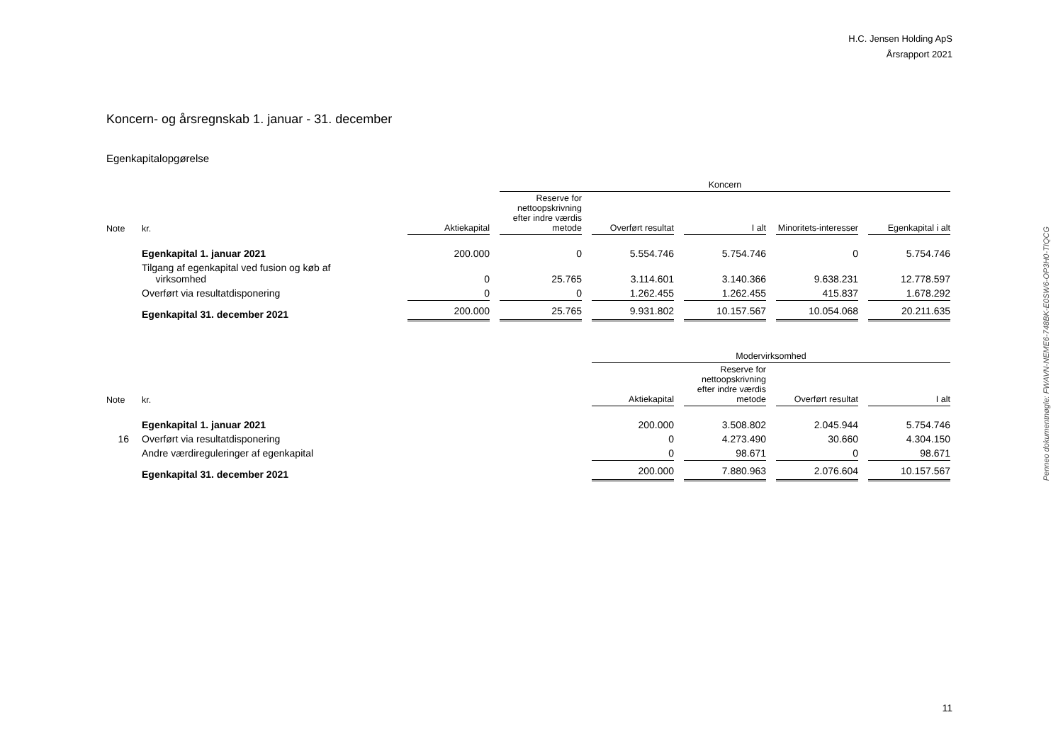H.C. Jensen Holding ApS
Årsrapport 2021
Koncern- og årsregnskab 1. januar - 31. december
Egenkapitalopgørelse
| | | | Koncern | | | | |
| --- | --- | --- | --- | --- | --- | --- | --- |
| Note | kr. | Aktiekapital | Reserve for nettoopskrivning efter indre værdis metode | Overført resultat | I alt | Minoritets-interesser | Egenkapital i alt |
| | Egenkapital 1. januar 2021 | 200.000 | 0 | 5.554.746 | 5.754.746 | 0 | 5.754.746 |
| | Tilgang af egenkapital ved fusion og køb af virksomhed | 0 | 25.765 | 3.114.601 | 3.140.366 | 9.638.231 | 12.778.597 |
| | Overført via resultatdisponering | 0 | 0 | 1.262.455 | 1.262.455 | 415.837 | 1.678.292 |
| | Egenkapital 31. december 2021 | 200.000 | 25.765 | 9.931.802 | 10.157.567 | 10.054.068 | 20.211.635 |
| | | Modervirksomhed | | | |
| --- | --- | --- | --- | --- | --- |
| Note | kr. | Aktiekapital | Reserve for nettoopskrivning efter indre værdis metode | Overført resultat | I alt |
| | Egenkapital 1. januar 2021 | 200.000 | 3.508.802 | 2.045.944 | 5.754.746 |
| 16 | Overført via resultatdisponering | 0 | 4.273.490 | 30.660 | 4.304.150 |
| | Andre værdireguleringer af egenkapital | 0 | 98.671 | 0 | 98.671 |
| | Egenkapital 31. december 2021 | 200.000 | 7.880.963 | 2.076.604 | 10.157.567 |
Penneo dokumentnøgle: FWAVN-NEME6-748BK-E0SW6-OP3H0-TIQCG
11